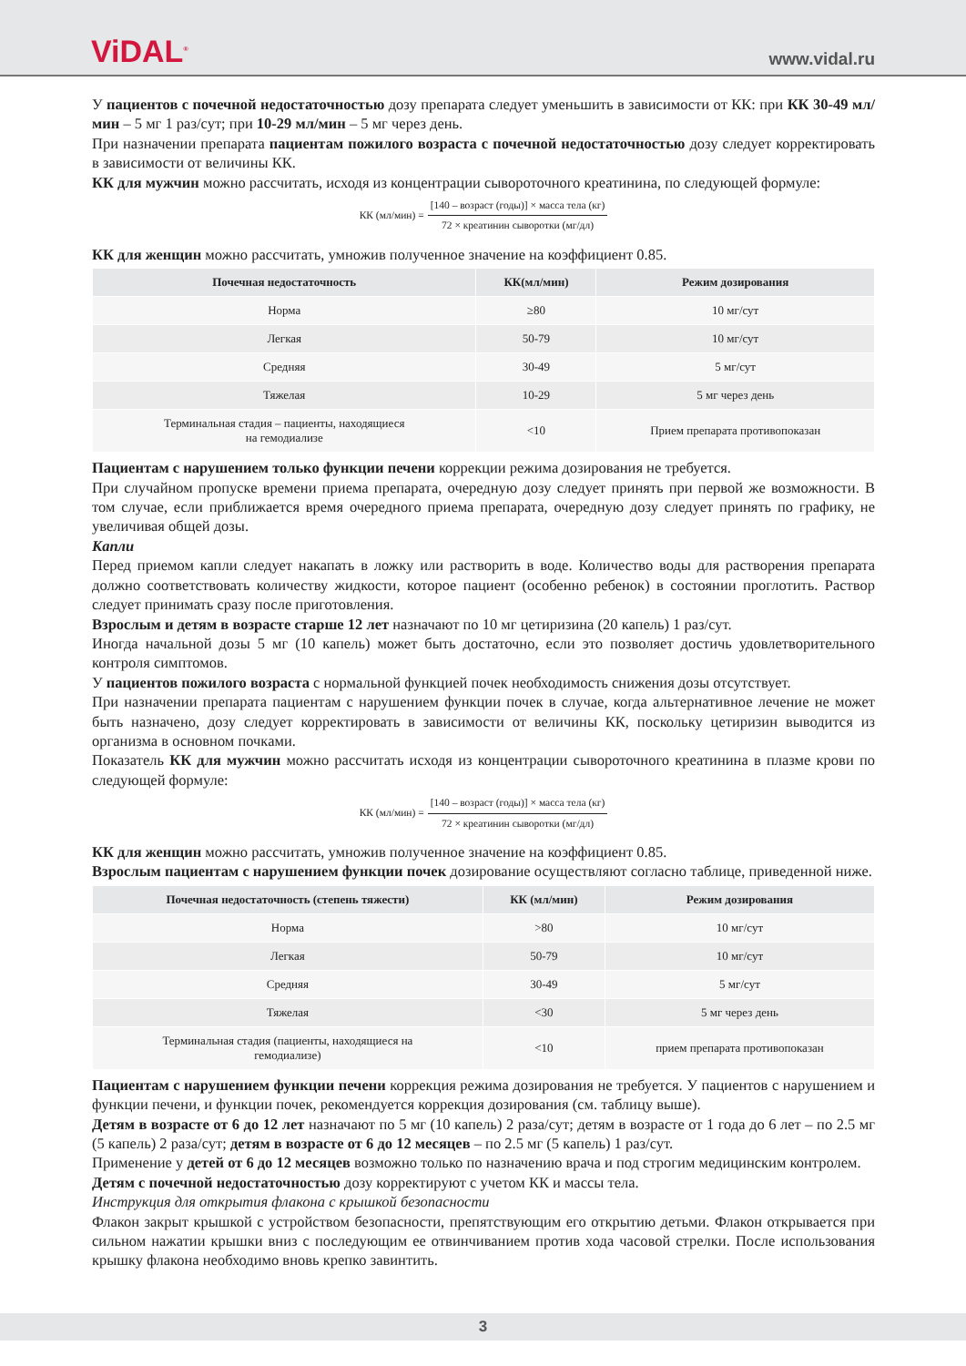ViDAL<sup>®</sup>
www.vidal.ru
У пациентов с почечной недостаточностью дозу препарата следует уменьшить в зависимости от КК: при КК 30-49 мл/мин – 5 мг 1 раз/сут; при 10-29 мл/мин – 5 мг через день.
При назначении препарата пациентам пожилого возраста с почечной недостаточностью дозу следует корректировать в зависимости от величины КК.
КК для мужчин можно рассчитать, исходя из концентрации сывороточного креатинина, по следующей формуле:
КК (мл/мин) = [140 – возраст (годы)] × масса тела (кг) 72 × креатинин сыворотки (мг/дл)
КК для женщин можно рассчитать, умножив полученное значение на коэффициент 0.85.
| Почечная недостаточность | КК(мл/мин) | Режим дозирования |
| --- | --- | --- |
| Норма | ≥80 | 10 мг/сут |
| Легкая | 50-79 | 10 мг/сут |
| Средняя | 30-49 | 5 мг/сут |
| Тяжелая | 10-29 | 5 мг через день |
| Терминальная стадия – пациенты, находящиеся на гемодиализе | <10 | Прием препарата противопоказан |
Пациентам с нарушением только функции печени коррекции режима дозирования не требуется.
При случайном пропуске времени приема препарата, очередную дозу следует принять при первой же возможности. В том случае, если приближается время очередного приема препарата, очередную дозу следует принять по графику, не увеличивая общей дозы.
Капли
Перед приемом капли следует накапать в ложку или растворить в воде. Количество воды для растворения препарата должно соответствовать количеству жидкости, которое пациент (особенно ребенок) в состоянии проглотить. Раствор следует принимать сразу после приготовления.
Взрослым и детям в возрасте старше 12 лет назначают по 10 мг цетиризина (20 капель) 1 раз/сут.
Иногда начальной дозы 5 мг (10 капель) может быть достаточно, если это позволяет достичь удовлетворительного контроля симптомов.
У пациентов пожилого возраста с нормальной функцией почек необходимость снижения дозы отсутствует.
При назначении препарата пациентам с нарушением функции почек в случае, когда альтернативное лечение не может быть назначено, дозу следует корректировать в зависимости от величины КК, поскольку цетиризин выводится из организма в основном почками.
Показатель КК для мужчин можно рассчитать исходя из концентрации сывороточного креатинина в плазме крови по следующей формуле:
КК (мл/мин) = [140 – возраст (годы)] × масса тела (кг) 72 × креатинин сыворотки (мг/дл)
КК для женщин можно рассчитать, умножив полученное значение на коэффициент 0.85.
Взрослым пациентам с нарушением функции почек дозирование осуществляют согласно таблице, приведенной ниже.
| Почечная недостаточность (степень тяжести) | КК (мл/мин) | Режим дозирования |
| --- | --- | --- |
| Норма | >80 | 10 мг/сут |
| Легкая | 50-79 | 10 мг/сут |
| Средняя | 30-49 | 5 мг/сут |
| Тяжелая | <30 | 5 мг через день |
| Терминальная стадия (пациенты, находящиеся на гемодиализе) | <10 | прием препарата противопоказан |
Пациентам с нарушением функции печени коррекция режима дозирования не требуется. У пациентов с нарушением и функции печени, и функции почек, рекомендуется коррекция дозирования (см. таблицу выше).
Детям в возрасте от 6 до 12 лет назначают по 5 мг (10 капель) 2 раза/сут; детям в возрасте от 1 года до 6 лет – по 2.5 мг (5 капель) 2 раза/сут; детям в возрасте от 6 до 12 месяцев – по 2.5 мг (5 капель) 1 раз/сут.
Применение у детей от 6 до 12 месяцев возможно только по назначению врача и под строгим медицинским контролем.
Детям с почечной недостаточностью дозу корректируют с учетом КК и массы тела.
Инструкция для открытия флакона с крышкой безопасности
Флакон закрыт крышкой с устройством безопасности, препятствующим его открытию детьми. Флакон открывается при сильном нажатии крышки вниз с последующим ее отвинчиванием против хода часовой стрелки. После использования крышку флакона необходимо вновь крепко завинтить.
3